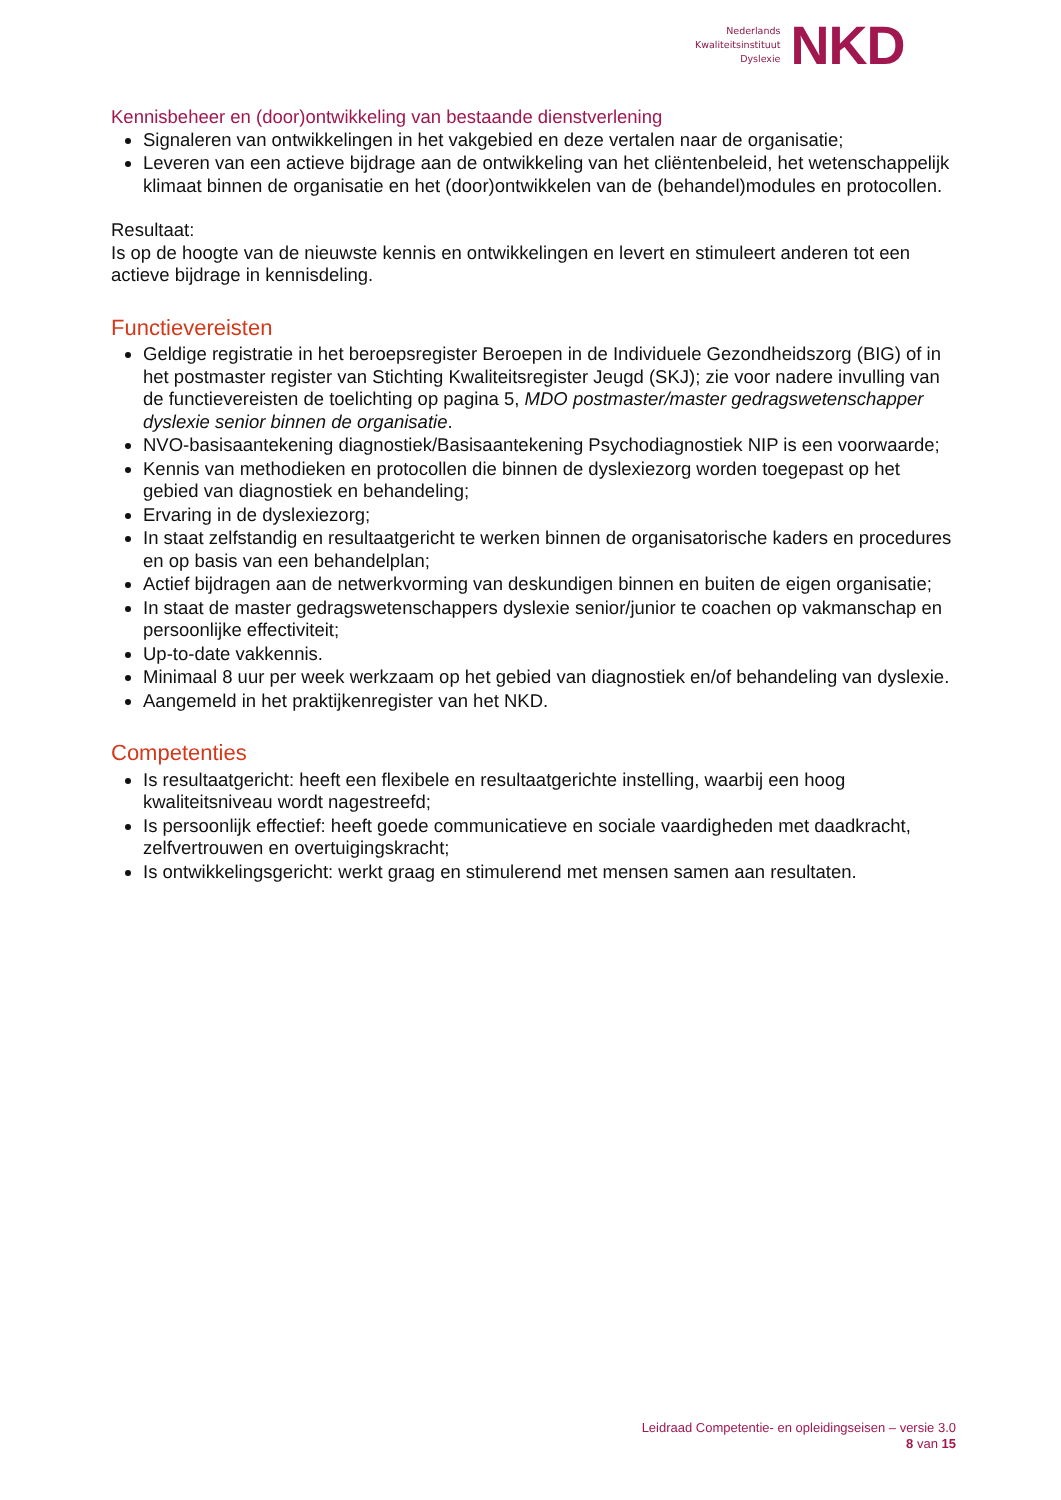Nederlands
Kwaliteitsinstituut
Dyslexie
NKD
Kennisbeheer en (door)ontwikkeling van bestaande dienstverlening
Signaleren van ontwikkelingen in het vakgebied en deze vertalen naar de organisatie;
Leveren van een actieve bijdrage aan de ontwikkeling van het cliëntenbeleid, het wetenschappelijk klimaat binnen de organisatie en het (door)ontwikkelen van de (behandel)modules en protocollen.
Resultaat:
Is op de hoogte van de nieuwste kennis en ontwikkelingen en levert en stimuleert anderen tot een actieve bijdrage in kennisdeling.
Functievereisten
Geldige registratie in het beroepsregister Beroepen in de Individuele Gezondheidszorg (BIG) of in het postmaster register van Stichting Kwaliteitsregister Jeugd (SKJ); zie voor nadere invulling van de functievereisten de toelichting op pagina 5, MDO postmaster/master gedragswetenschapper dyslexie senior binnen de organisatie.
NVO-basisaantekening diagnostiek/Basisaantekening Psychodiagnostiek NIP is een voorwaarde;
Kennis van methodieken en protocollen die binnen de dyslexiezorg worden toegepast op het gebied van diagnostiek en behandeling;
Ervaring in de dyslexiezorg;
In staat zelfstandig en resultaatgericht te werken binnen de organisatorische kaders en procedures en op basis van een behandelplan;
Actief bijdragen aan de netwerkvorming van deskundigen binnen en buiten de eigen organisatie;
In staat de master gedragswetenschappers dyslexie senior/junior te coachen op vakmanschap en persoonlijke effectiviteit;
Up-to-date vakkennis.
Minimaal 8 uur per week werkzaam op het gebied van diagnostiek en/of behandeling van dyslexie.
Aangemeld in het praktijkenregister van het NKD.
Competenties
Is resultaatgericht: heeft een flexibele en resultaatgerichte instelling, waarbij een hoog kwaliteitsniveau wordt nagestreefd;
Is persoonlijk effectief: heeft goede communicatieve en sociale vaardigheden met daadkracht, zelfvertrouwen en overtuigingskracht;
Is ontwikkelingsgericht: werkt graag en stimulerend met mensen samen aan resultaten.
Leidraad Competentie- en opleidingseisen – versie 3.0
8 van 15